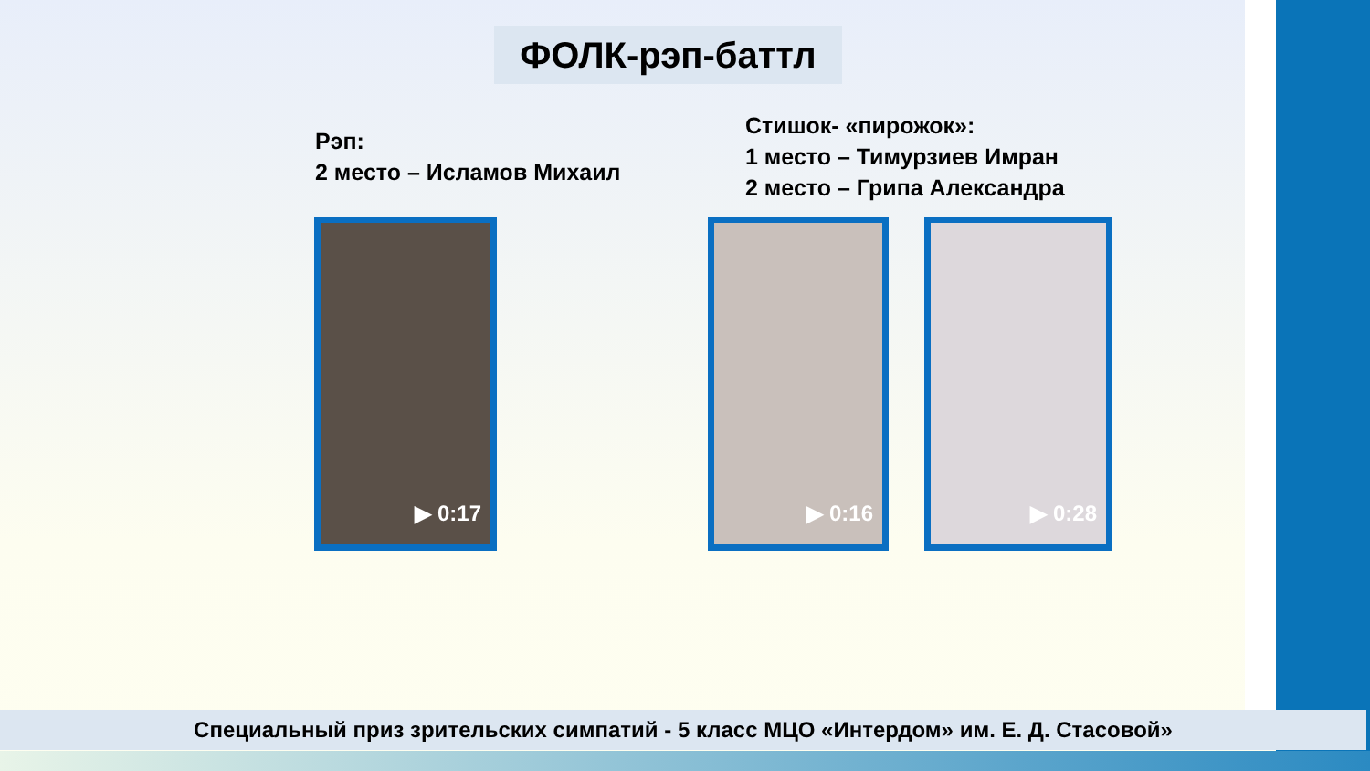ФОЛК-рэп-баттл
Рэп:
2 место – Исламов Михаил
Стишок- «пирожок»:
1 место – Тимурзиев Имран
2 место – Грипа Александра
▶ 0:17 ▶ 0:16 ▶ 0:28
Специальный приз зрительских симпатий - 5 класс МЦО «Интердом» им. Е. Д. Стасовой»